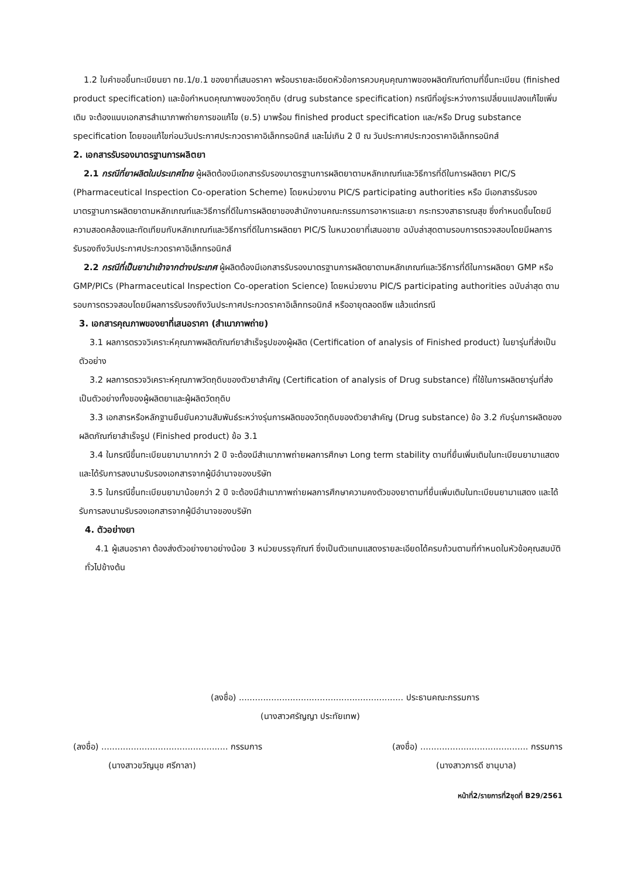1.2 ใบคำขอขึ้นทะเบียนยา ทย.1/ย.1 ของยาที่เสนอราคา พร้อมรายละเอียดหัวข้อการควบคุมคุณภาพของผลิตภัณฑ์ตามที่ขึ้นทะเบียน (finished product specification) และข้อกำหนดคุณภาพของวัตถุดิบ (drug substance specification) กรณีที่อยู่ระหว่างการเปลี่ยนแปลงแก้ไขเพิ่มเติม จะต้องแนบเอกสารสำเนาภาพถ่ายการขอแก้ไข (ย.5) มาพร้อม finished product specification และ/หรือ Drug substance specification โดยขอแก้ไขก่อนวันประกาศประกวดราคาอิเล็กทรอนิกส์ และไม่เกิน 2 ปี ณ วันประกาศประกวดราคาอิเล็กทรอนิกส์
2. เอกสารรับรองมาตรฐานการผลิตยา
2.1 กรณีที่ยาผลิตในประเทศไทย ผู้ผลิตต้องมีเอกสารรับรองมาตรฐานการผลิตยาตามหลักเกณฑ์และวิธีการที่ดีในการผลิตยา PIC/S (Pharmaceutical Inspection Co-operation Scheme) โดยหน่วยงาน PIC/S participating authorities หรือ มีเอกสารรับรองมาตรฐานการผลิตยาตามหลักเกณฑ์และวิธีการที่ดีในการผลิตยาของสำนักงานคณะกรรมการอาหารและยา กระทรวงสาธารณสุข ซึ่งกำหนดขึ้นโดยมีความสอดคล้องและทัดเทียมกับหลักเกณฑ์และวิธีการที่ดีในการผลิตยา PIC/S ในหมวดยาที่เสนอขาย ฉบับล่าสุดตามรอบการตรวจสอบโดยมีผลการรับรองถึงวันประกาศประกวดราคาอิเล็กทรอนิกส์
2.2 กรณีที่เป็นยานำเข้าจากต่างประเทศ ผู้ผลิตต้องมีเอกสารรับรองมาตรฐานการผลิตยาตามหลักเกณฑ์และวิธีการที่ดีในการผลิตยา GMP หรือ GMP/PICs (Pharmaceutical Inspection Co-operation Science) โดยหน่วยงาน PIC/S participating authorities ฉบับล่าสุด ตามรอบการตรวจสอบโดยมีผลการรับรองถึงวันประกาศประกวดราคาอิเล็กทรอนิกส์ หรืออายุตลอดชีพ แล้วแต่กรณี
3. เอกสารคุณภาพของยาที่เสนอราคา (สำเนาภาพถ่าย)
3.1 ผลการตรวจวิเคราะห์คุณภาพผลิตภัณฑ์ยาสำเร็จรูปของผู้ผลิต (Certification of analysis of Finished product) ในยารุ่นที่ส่งเป็นตัวอย่าง
3.2 ผลการตรวจวิเคราะห์คุณภาพวัตถุดิบของตัวยาสำคัญ (Certification of analysis of Drug substance) ที่ใช้ในการผลิตยารุ่นที่ส่งเป็นตัวอย่างทั้งของผู้ผลิตยาและผู้ผลิตวัตถุดิบ
3.3 เอกสารหรือหลักฐานยืนยันความสัมพันธ์ระหว่างรุ่นการผลิตของวัตถุดิบของตัวยาสำคัญ (Drug substance) ข้อ 3.2 กับรุ่นการผลิตของผลิตภัณฑ์ยาสำเร็จรูป (Finished product) ข้อ 3.1
3.4 ในกรณีขึ้นทะเบียนยามามากกว่า 2 ปี จะต้องมีสำเนาภาพถ่ายผลการศึกษา Long term stability ตามที่ยื่นเพิ่มเติมในทะเบียนยามาแสดง และได้รับการลงนามรับรองเอกสารจากผู้มีอำนาจของบริษัท
3.5 ในกรณีขึ้นทะเบียนยามาน้อยกว่า 2 ปี จะต้องมีสำเนาภาพถ่ายผลการศึกษาความคงตัวของยาตามที่ยื่นเพิ่มเติมในทะเบียนยามาแสดง และได้รับการลงนามรับรองเอกสารจากผู้มีอำนาจของบริษัท
4. ตัวอย่างยา
4.1 ผู้เสนอราคา ต้องส่งตัวอย่างยาอย่างน้อย 3 หน่วยบรรจุภัณฑ์ ซึ่งเป็นตัวแทนแสดงรายละเอียดได้ครบถ้วนตามที่กำหนดในหัวข้อคุณสมบัติทั่วไปข้างต้น
(ลงชื่อ) ............................................................. ประธานคณะกรรมการ
(นางสาวศรัญญา ประทัยเทพ)
(ลงชื่อ) ............................................... กรรมการ
(นางสาวขวัญนุช ศรีกาลา)
(ลงชื่อ) ........................................ กรรมการ
(นางสาวภารดี ชานุบาล)
หน้าที่2/รายการที่2ชุดที่ B29/2561